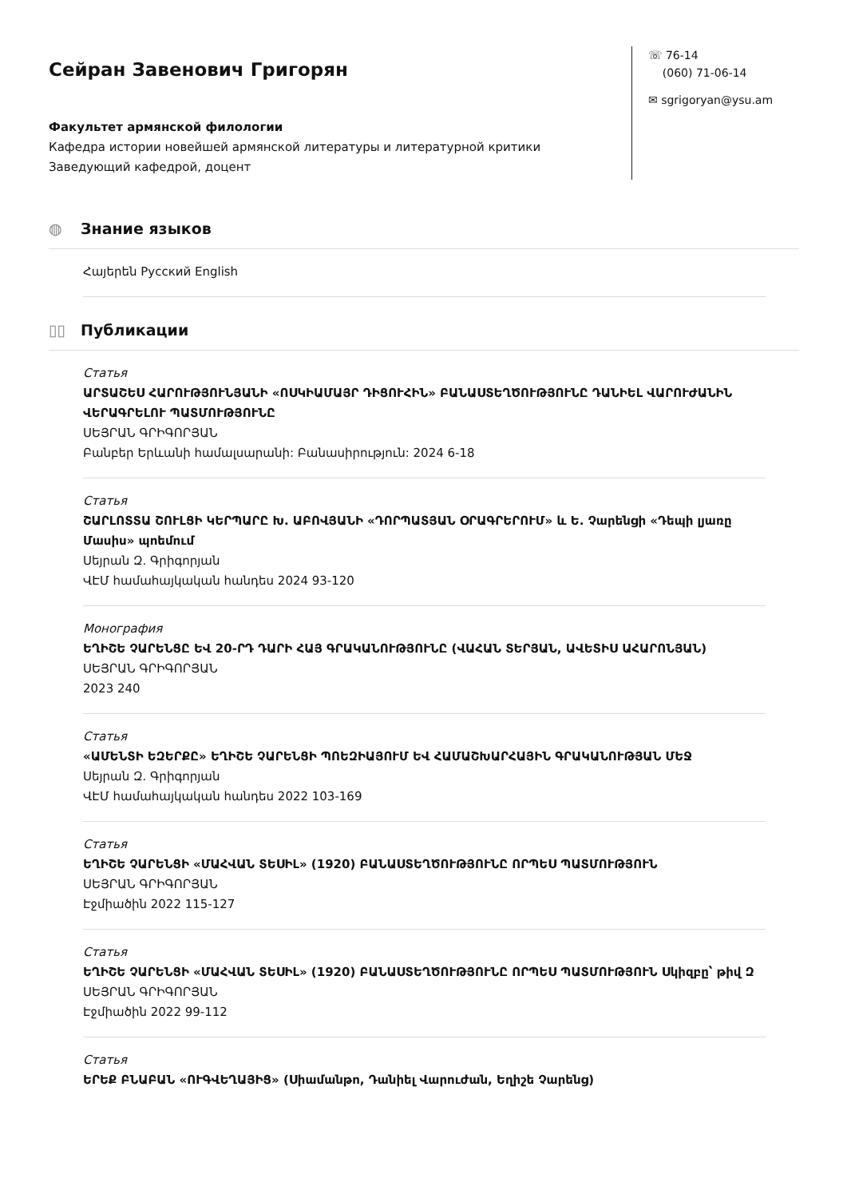Сейран Завенович Григорян
Факультет армянской филологии
Кафедра истории новейшей армянской литературы и литературной критики
Заведующий кафедрой, доцент
☏ 76-14
(060) 71-06-14
✉ sgrigoryan@ysu.am
◍ Знание языков
Հայերեն Русский English
▯▯ Публикации
Статья
ԱՐՏԱՇԵՍ ՀԱՐՈՒԹՅՈՒՆՅԱՆԻ «ՈՍԿԻԱՄԱՅՐ ԴԻՑՈՒՀԻՆ» ԲԱՆԱՍՏԵՂԾՈՒԹՅՈՒՆԸ ԴԱՆԻԵԼ ՎԱՐՈՒԺԱՆԻՆ ՎԵՐԱԳՐԵԼՈՒ ՊԱՏՄՈՒԹՅՈՒՆԸ
ՍԵՅՐԱՆ ԳՐԻԳՈՐՅԱՆ
Բանբեր Երևանի համալսարանի: Բանասիրություն: 2024 6-18
Статья
ՇԱՐԼՈՏՏԱ ՇՈՒԼՑԻ ԿԵՐՊԱՐԸ Խ. ԱԲՈՎՅԱՆԻ «ԴՈՐՊԱՏՅԱՆ ՕՐԱԳՐԵՐՈՒՄ» և Ե. Չարենցի «Դեպի լյառը Մասիս» պոեմում
Սեյրան Զ. Գրիգորյան
ՎԷՄ համահայկական հանդես 2024 93-120
Монография
ԵՂԻՇԵ ՉԱՐԵՆՑԸ ԵՎ 20-ՐԴ ԴԱՐԻ ՀԱՅ ԳՐԱԿԱՆՈՒԹՅՈՒՆԸ (ՎԱՀԱՆ ՏԵՐՅԱՆ, ԱՎԵՏԻՍ ԱՀԱՐՈՆՅԱՆ)
ՍԵՅՐԱՆ ԳՐԻԳՈՐՅԱՆ
2023 240
Статья
«ԱՄԵՆՏԻ ԵԶԵՐՔԸ» ԵՂԻՇԵ ՉԱՐԵՆՑԻ ՊՈԵԶԻԱՅՈՒՄ ԵՎ ՀԱՄԱՇԽԱՐՀԱՅԻՆ ԳՐԱԿԱՆՈՒԹՅԱՆ ՄԵՋ
Սեյրան Զ. Գրիգորյան
ՎԷՄ համահայկական հանդես 2022 103-169
Статья
ԵՂԻՇԵ ՉԱՐԵՆՑԻ «ՄԱՀՎԱՆ ՏԵՍԻԼ» (1920) ԲԱՆԱՍՏԵՂԾՈՒԹՅՈՒՆԸ ՈՐՊԵՍ ՊԱՏՄՈՒԹՅՈՒՆ
ՍԵՅՐԱՆ ԳՐԻԳՈՐՅԱՆ
Էջմիածին 2022 115-127
Статья
ԵՂԻՇԵ ՉԱՐԵՆՑԻ «ՄԱՀՎԱՆ ՏԵՍԻԼ» (1920) ԲԱՆԱՍՏԵՂԾՈՒԹՅՈՒՆԸ ՈՐՊԵՍ ՊԱՏՄՈՒԹՅՈՒՆ Սկիզբը՝ թիվ Զ
ՍԵՅՐԱՆ ԳՐԻԳՈՐՅԱՆ
Էջմիածին 2022 99-112
Статья
ԵՐԵՔ ԲՆԱԲԱՆ «ՈՒԳՎԵՂԱՅԻՑ» (Սիամանթո, Դանիել Վարուժան, Եղիշե Չարենց)